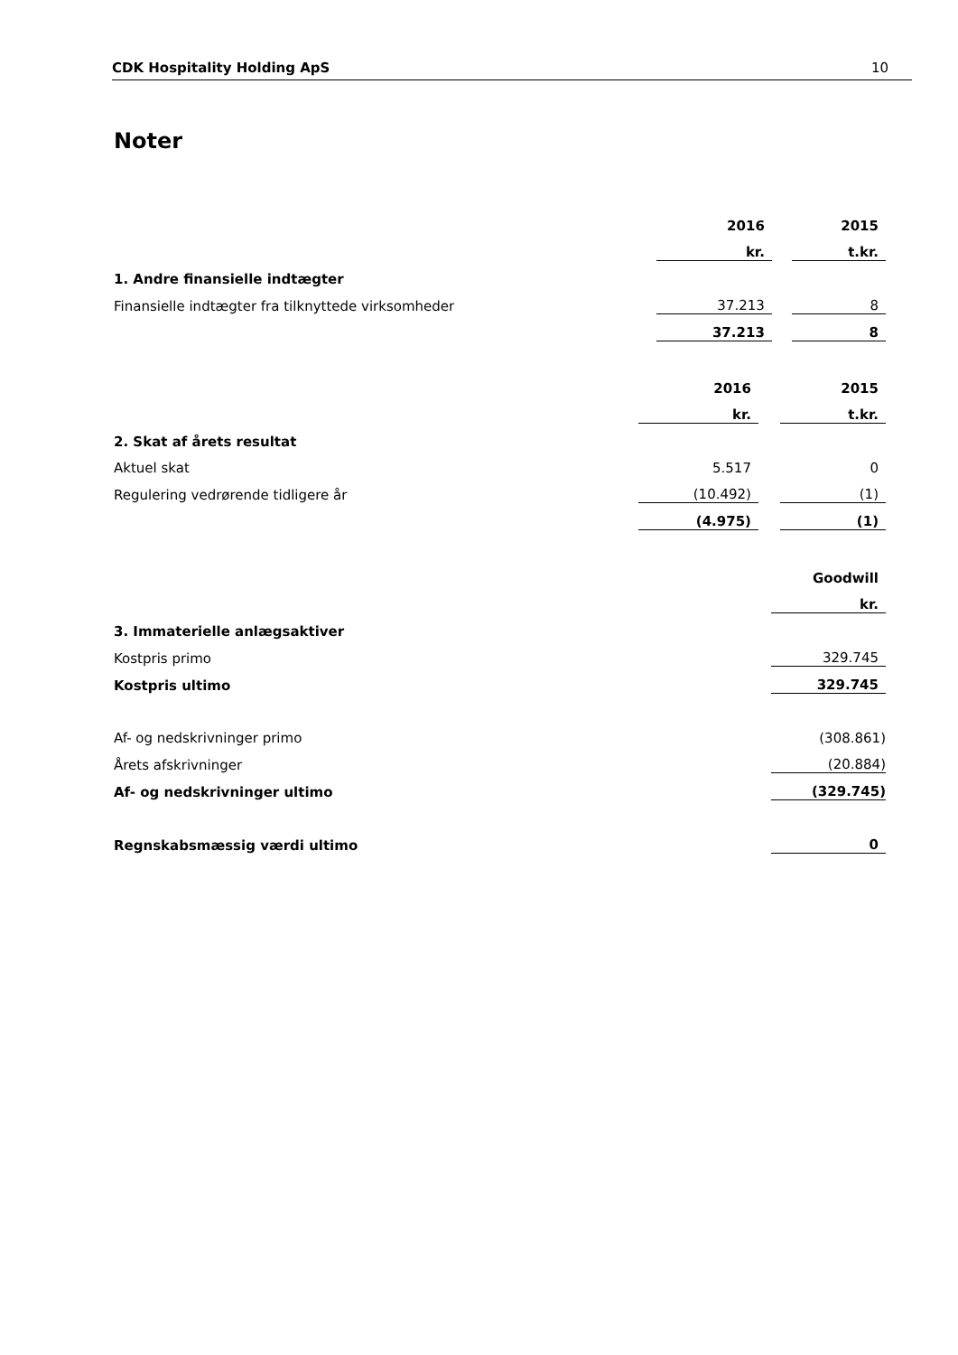CDK Hospitality Holding ApS 10
Noter
| | 2016 | | 2015 |
| | kr. | | t.kr. |
| 1. Andre finansielle indtægter | | | |
| Finansielle indtægter fra tilknyttede virksomheder | 37.213 | | 8 |
| | 37.213 | | 8 |
| | 2016 | | 2015 |
| | kr. | | t.kr. |
| 2. Skat af årets resultat | | | |
| Aktuel skat | 5.517 | | 0 |
| Regulering vedrørende tidligere år | (10.492) | | (1) |
| | (4.975) | | (1) |
| | Goodwill |
| | kr. |
| 3. Immaterielle anlægsaktiver | |
| Kostpris primo | 329.745 |
| Kostpris ultimo | 329.745 |
| Af- og nedskrivninger primo | (308.861) |
| Årets afskrivninger | (20.884) |
| Af- og nedskrivninger ultimo | (329.745) |
| Regnskabsmæssig værdi ultimo | 0 |